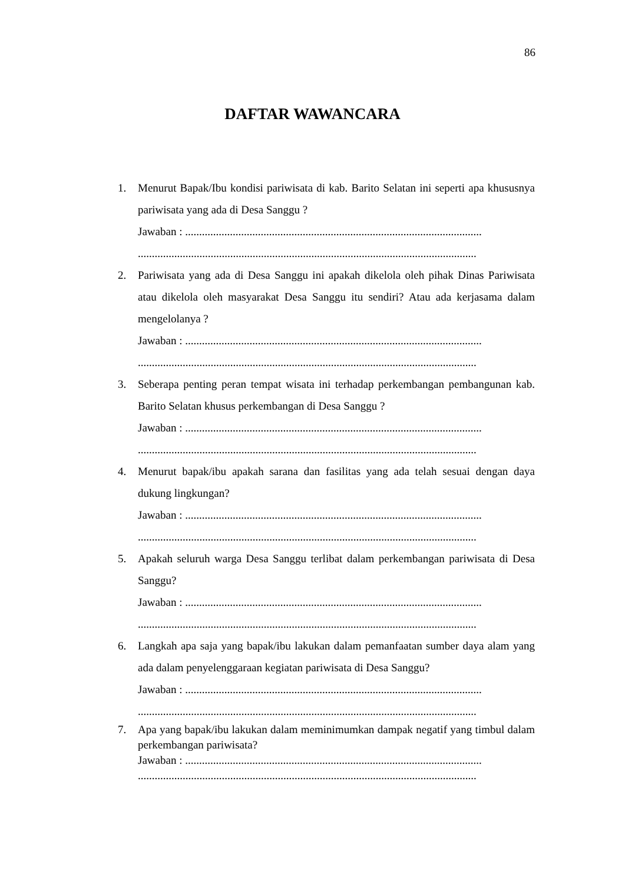86
DAFTAR WAWANCARA
1. Menurut Bapak/Ibu kondisi pariwisata di kab. Barito Selatan ini seperti apa khususnya pariwisata yang ada di Desa Sanggu ?
Jawaban : ..........................................................................................................
.........................................................................................................................
2. Pariwisata yang ada di Desa Sanggu ini apakah dikelola oleh pihak Dinas Pariwisata atau dikelola oleh masyarakat Desa Sanggu itu sendiri? Atau ada kerjasama dalam mengelolanya ?
Jawaban : ..........................................................................................................
.........................................................................................................................
3. Seberapa penting peran tempat wisata ini terhadap perkembangan pembangunan kab. Barito Selatan khusus perkembangan di Desa Sanggu ?
Jawaban : ..........................................................................................................
.........................................................................................................................
4. Menurut bapak/ibu apakah sarana dan fasilitas yang ada telah sesuai dengan daya dukung lingkungan?
Jawaban : ..........................................................................................................
.........................................................................................................................
5. Apakah seluruh warga Desa Sanggu terlibat dalam perkembangan pariwisata di Desa Sanggu?
Jawaban : ..........................................................................................................
.........................................................................................................................
6. Langkah apa saja yang bapak/ibu lakukan dalam pemanfaatan sumber daya alam yang ada dalam penyelenggaraan kegiatan pariwisata di Desa Sanggu?
Jawaban : ..........................................................................................................
.........................................................................................................................
7. Apa yang bapak/ibu lakukan dalam meminimumkan dampak negatif yang timbul dalam perkembangan pariwisata?
Jawaban : ..........................................................................................................
.........................................................................................................................